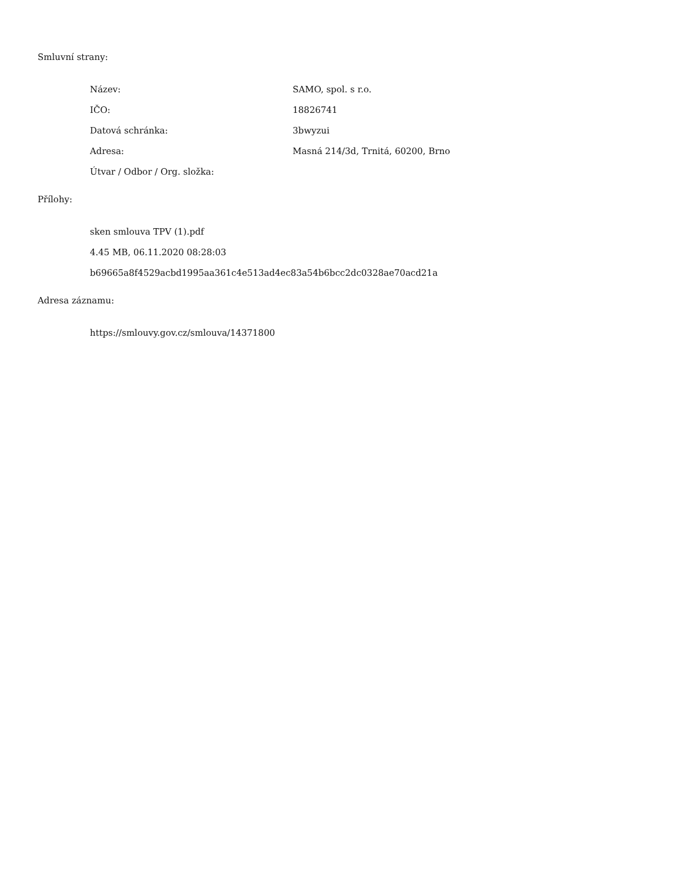Smluvní strany:
Název: SAMO, spol. s r.o.
IČO: 18826741
Datová schránka: 3bwyzui
Adresa: Masná 214/3d, Trnitá, 60200, Brno
Útvar / Odbor / Org. složka:
Přílohy:
sken smlouva TPV (1).pdf
4.45 MB, 06.11.2020 08:28:03
b69665a8f4529acbd1995aa361c4e513ad4ec83a54b6bcc2dc0328ae70acd21a
Adresa záznamu:
https://smlouvy.gov.cz/smlouva/14371800